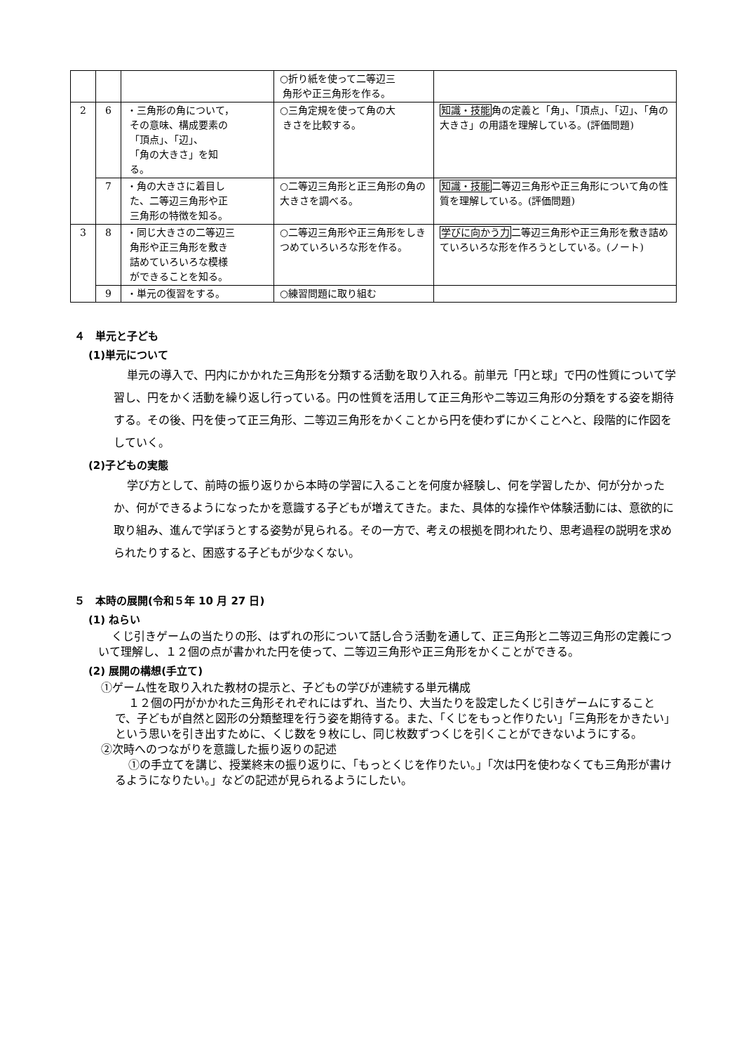| | | | ○折り紙を使って二等辺三 角形や正三角形を作る。 | |
| 2 | 6 | ・三角形の角について， その意味、構成要素の 「頂点」、「辺」、 「角の大きさ」を知 る。 | ○三角定規を使って角の大 きさを比較する。 | 知識・技能 角の定義と「角」、「頂点」、「辺」、「角の大きさ」の用語を理解している。(評価問題) |
| | 7 | ・角の大きさに着目し た、二等辺三角形や正 三角形の特徴を知る。 | ○二等辺三角形と正三角形の角の大きさを調べる。 | 知識・技能 二等辺三角形や正三角形について角の性質を理解している。(評価問題) |
| 3 | 8 | ・同じ大きさの二等辺三 角形や正三角形を敷き 詰めていろいろな模様 ができることを知る。 | ○二等辺三角形や正三角形をしきつめていろいろな形を作る。 | 学びに向かう力 二等辺三角形や正三角形を敷き詰めていろいろな形を作ろうとしている。(ノート) |
| | 9 | ・単元の復習をする。 | ○練習問題に取り組む | |
４　単元と子ども
(1)単元について
単元の導入で、円内にかかれた三角形を分類する活動を取り入れる。前単元「円と球」で円の性質について学習し、円をかく活動を繰り返し行っている。円の性質を活用して正三角形や二等辺三角形の分類をする姿を期待する。その後、円を使って正三角形、二等辺三角形をかくことから円を使わずにかくことへと、段階的に作図をしていく。
(2)子どもの実態
学び方として、前時の振り返りから本時の学習に入ることを何度か経験し、何を学習したか、何が分かったか、何ができるようになったかを意識する子どもが増えてきた。また、具体的な操作や体験活動には、意欲的に取り組み、進んで学ぼうとする姿勢が見られる。その一方で、考えの根拠を問われたり、思考過程の説明を求められたりすると、困惑する子どもが少なくない。
５　本時の展開(令和５年 10 月 27 日)
(1) ねらい
くじ引きゲームの当たりの形、はずれの形について話し合う活動を通して、正三角形と二等辺三角形の定義について理解し、１２個の点が書かれた円を使って、二等辺三角形や正三角形をかくことができる。
(2) 展開の構想(手立て)
①ゲーム性を取り入れた教材の提示と、子どもの学びが連続する単元構成
１２個の円がかかれた三角形それぞれにはずれ、当たり、大当たりを設定したくじ引きゲームにすることで、子どもが自然と図形の分類整理を行う姿を期待する。また、「くじをもっと作りたい」「三角形をかきたい」という思いを引き出すために、くじ数を９枚にし、同じ枚数ずつくじを引くことができないようにする。
②次時へのつながりを意識した振り返りの記述
①の手立てを講じ、授業終末の振り返りに、「もっとくじを作りたい。」「次は円を使わなくても三角形が書けるようになりたい。」などの記述が見られるようにしたい。